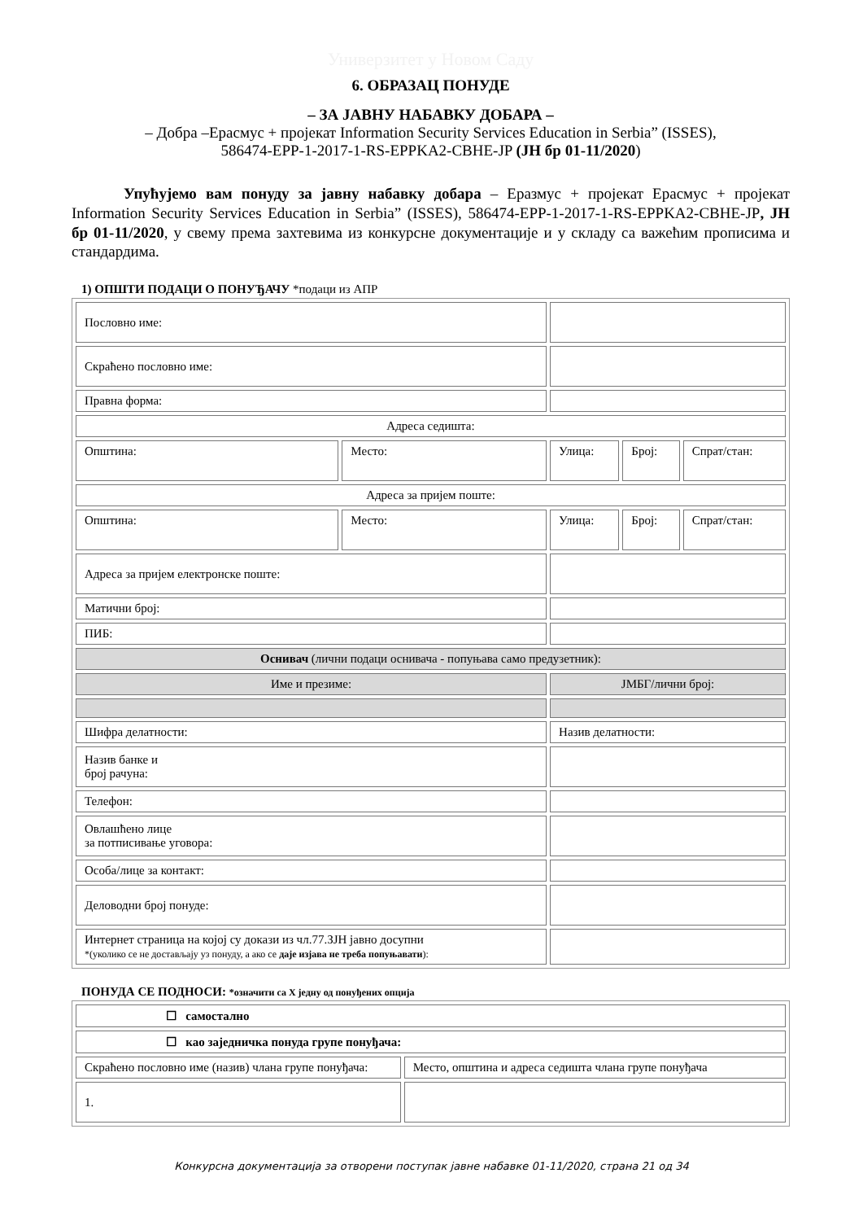Универзитет у Новом Саду
6. ОБРАЗАЦ ПОНУДЕ
– ЗА ЈАВНУ НАБАВКУ ДОБАРА –
– Добра –Ерасмус + пројекат Information Security Services Education in Serbia” (ISSES),
586474-EPP-1-2017-1-RS-EPPKA2-CBHE-JP (ЈН бр 01-11/2020)
Упућујемо вам понуду за јавну набавку добара – Еразмус + пројекат Ерасмус + пројекат Information Security Services Education in Serbia” (ISSES), 586474-EPP-1-2017-1-RS-EPPKA2-CBHE-JP, ЈН бр 01-11/2020, у свему према захтевима из конкурсне документације и у складу са важећим прописима и стандардима.
1) ОПШТИ ПОДАЦИ О ПОНУЂАЧУ *подаци из АПР
| Пословно име: | | | | |
| Скраћено пословно име: | | | | |
| Правна форма: | | | | |
| Адреса седишта: | | | | |
| Општина: | Место: | Улица: | Број: | Спрат/стан: |
| Адреса за пријем поште: | | | | |
| Општина: | Место: | Улица: | Број: | Спрат/стан: |
| Адреса за пријем електронске поште: | | | | |
| Матични број: | | | | |
| ПИБ: | | | | |
| Оснивач (лични подаци оснивача - попуњава само предузетник): | | | | |
| Име и презиме: | | ЈМБГ/лични број: | | |
| Шифра делатности: | | Назив делатности: | | |
| Назив банке и број рачуна: | | | | |
| Телефон: | | | | |
| Овлашћено лице за потписивање уговора: | | | | |
| Особа/лице за контакт: | | | | |
| Деловодни број понуде: | | | | |
| Интернет страница на којој су докази из чл.77.ЗЈН јавно досупни *(уколико се не достављају уз понуду, а ако се даје изјава не треба попуњавати ): | | | | |
ПОНУДА СЕ ПОДНОСИ: *означити са Х једну од понуђених опција
| ☐ самостално | |
| ☐ као заједничка понуда групе понуђача: | |
| Скраћено пословно име (назив) члана групе понуђача: | Место, општина и адреса седишта члана групе понуђача |
| 1. | |
Конкурсна документација за отворени поступак јавне набавке 01-11/2020, страна 21 од 34